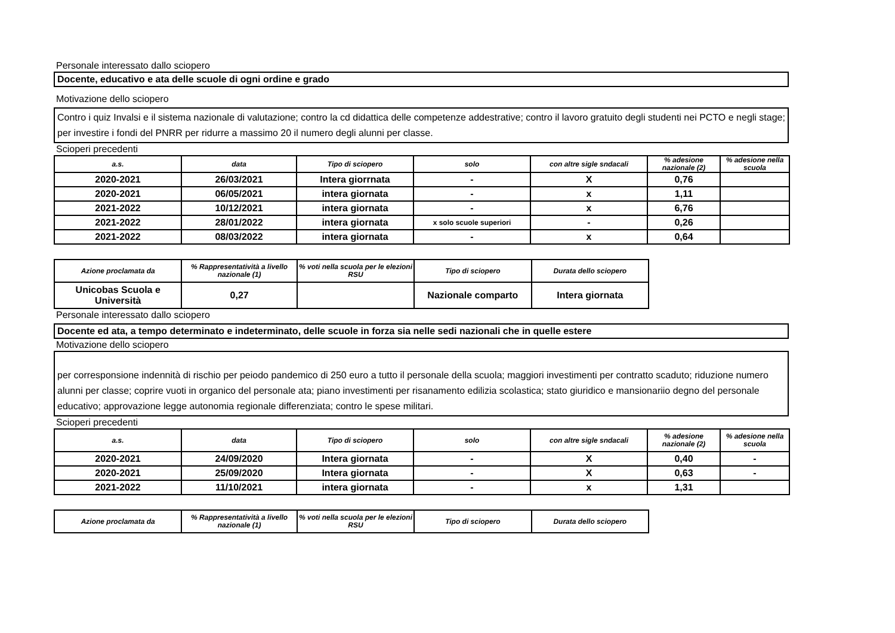Personale interessato dallo sciopero
Docente, educativo e ata delle scuole di ogni ordine e grado
Motivazione dello sciopero
Contro i quiz Invalsi e il sistema nazionale di valutazione; contro la cd didattica delle competenze addestrative; contro il lavoro gratuito degli studenti nei PCTO e negli stage; per investire i fondi del PNRR per ridurre a massimo 20 il numero degli alunni per classe.
Scioperi precedenti
| a.s. | data | Tipo di sciopero | solo | con altre sigle sndacali | % adesione nazionale (2) | % adesione nella scuola |
| --- | --- | --- | --- | --- | --- | --- |
| 2020-2021 | 26/03/2021 | Intera giorrnata | - | X | 0,76 | |
| 2020-2021 | 06/05/2021 | intera giornata | - | x | 1,11 | |
| 2021-2022 | 10/12/2021 | intera giornata | - | x | 6,76 | |
| 2021-2022 | 28/01/2022 | intera giornata | x solo scuole superiori | - | 0,26 | |
| 2021-2022 | 08/03/2022 | intera giornata | - | x | 0,64 | |
| Azione proclamata da | % Rappresentatività a livello nazionale (1) | % voti nella scuola per le elezioni RSU | Tipo di sciopero | Durata dello sciopero |
| --- | --- | --- | --- | --- |
| Unicobas Scuola e Università | 0,27 | | Nazionale comparto | Intera giornata |
Personale interessato dallo sciopero
Docente ed ata, a tempo determinato e indeterminato, delle scuole in forza sia nelle sedi nazionali che in quelle estere
Motivazione dello sciopero
per corresponsione indennità di rischio per peiodo pandemico di 250 euro a tutto il personale della scuola; maggiori investimenti per contratto scaduto; riduzione numero alunni per classe; coprire vuoti in organico del personale ata; piano investimenti per risanamento edilizia scolastica; stato giuridico e mansionariio degno del personale educativo; approvazione legge autonomia regionale differenziata; contro le spese militari.
Scioperi precedenti
| a.s. | data | Tipo di sciopero | solo | con altre sigle sndacali | % adesione nazionale (2) | % adesione nella scuola |
| --- | --- | --- | --- | --- | --- | --- |
| 2020-2021 | 24/09/2020 | Intera giornata | - | X | 0,40 | - |
| 2020-2021 | 25/09/2020 | Intera giornata | - | X | 0,63 | - |
| 2021-2022 | 11/10/2021 | intera giornata | - | x | 1,31 | |
| Azione proclamata da | % Rappresentatività a livello nazionale (1) | % voti nella scuola per le elezioni RSU | Tipo di sciopero | Durata dello sciopero |
| --- | --- | --- | --- | --- |